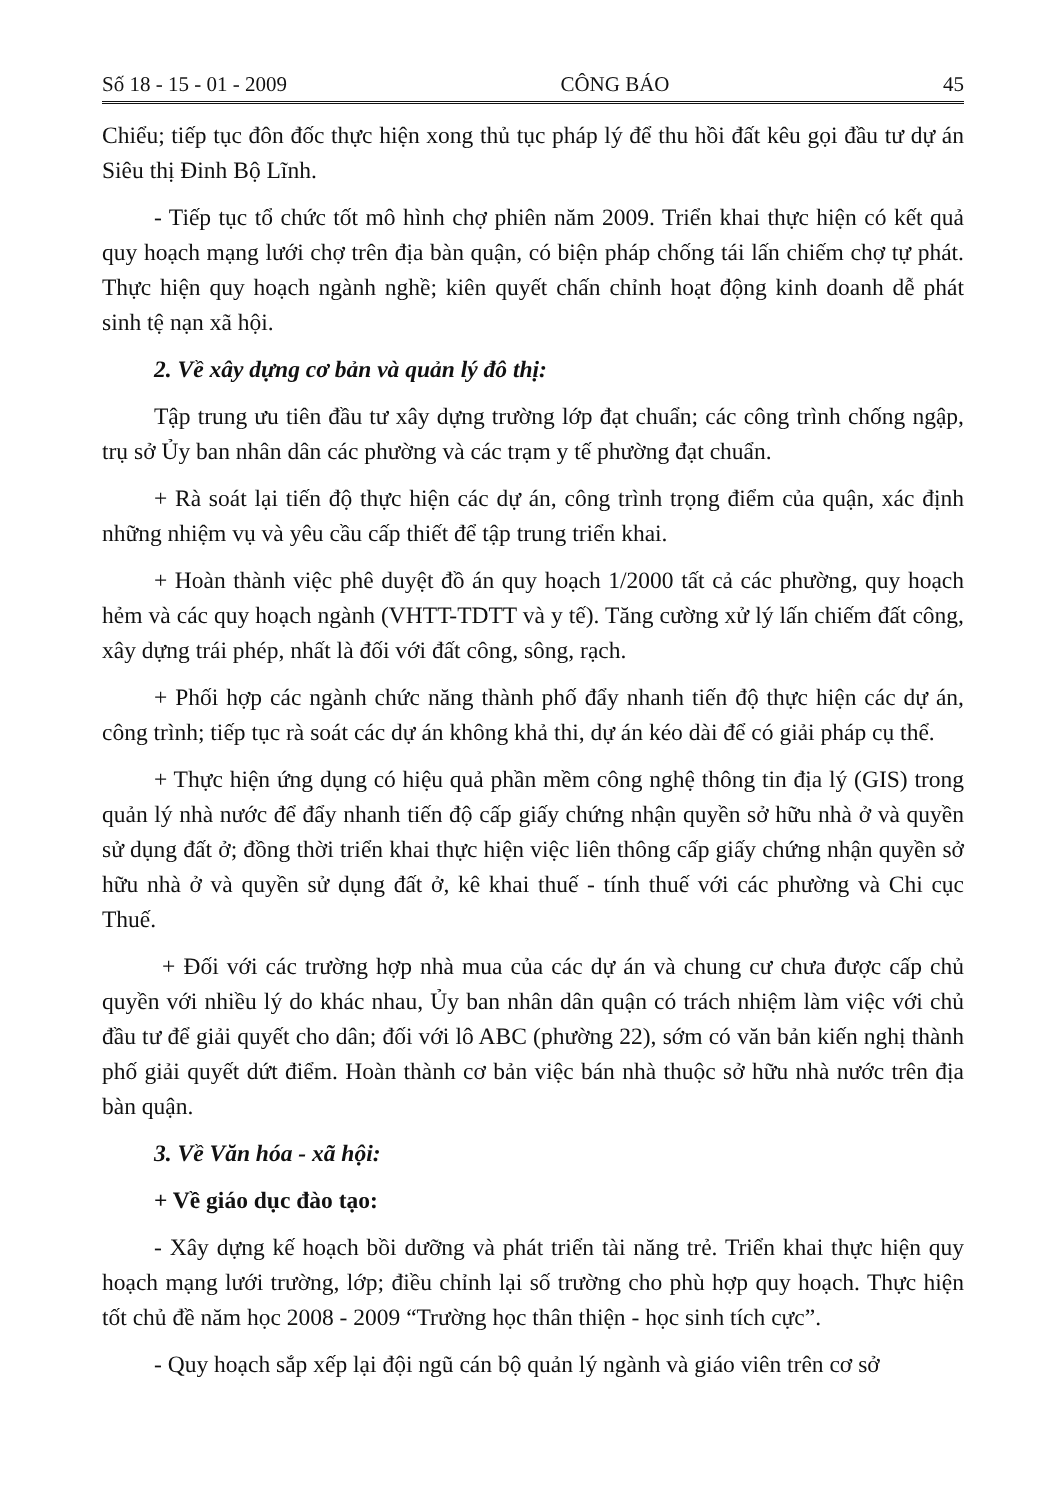Số 18 - 15 - 01 - 2009 CÔNG BÁO 45
Chiểu; tiếp tục đôn đốc thực hiện xong thủ tục pháp lý để thu hồi đất kêu gọi đầu tư dự án Siêu thị Đinh Bộ Lĩnh.
- Tiếp tục tổ chức tốt mô hình chợ phiên năm 2009. Triển khai thực hiện có kết quả quy hoạch mạng lưới chợ trên địa bàn quận, có biện pháp chống tái lấn chiếm chợ tự phát. Thực hiện quy hoạch ngành nghề; kiên quyết chấn chỉnh hoạt động kinh doanh dễ phát sinh tệ nạn xã hội.
2. Về xây dựng cơ bản và quản lý đô thị:
Tập trung ưu tiên đầu tư xây dựng trường lớp đạt chuẩn; các công trình chống ngập, trụ sở Ủy ban nhân dân các phường và các trạm y tế phường đạt chuẩn.
+ Rà soát lại tiến độ thực hiện các dự án, công trình trọng điểm của quận, xác định những nhiệm vụ và yêu cầu cấp thiết để tập trung triển khai.
+ Hoàn thành việc phê duyệt đồ án quy hoạch 1/2000 tất cả các phường, quy hoạch hẻm và các quy hoạch ngành (VHTT-TDTT và y tế). Tăng cường xử lý lấn chiếm đất công, xây dựng trái phép, nhất là đối với đất công, sông, rạch.
+ Phối hợp các ngành chức năng thành phố đẩy nhanh tiến độ thực hiện các dự án, công trình; tiếp tục rà soát các dự án không khả thi, dự án kéo dài để có giải pháp cụ thể.
+ Thực hiện ứng dụng có hiệu quả phần mềm công nghệ thông tin địa lý (GIS) trong quản lý nhà nước để đẩy nhanh tiến độ cấp giấy chứng nhận quyền sở hữu nhà ở và quyền sử dụng đất ở; đồng thời triển khai thực hiện việc liên thông cấp giấy chứng nhận quyền sở hữu nhà ở và quyền sử dụng đất ở, kê khai thuế - tính thuế với các phường và Chi cục Thuế.
+ Đối với các trường hợp nhà mua của các dự án và chung cư chưa được cấp chủ quyền với nhiều lý do khác nhau, Ủy ban nhân dân quận có trách nhiệm làm việc với chủ đầu tư để giải quyết cho dân; đối với lô ABC (phường 22), sớm có văn bản kiến nghị thành phố giải quyết dứt điểm. Hoàn thành cơ bản việc bán nhà thuộc sở hữu nhà nước trên địa bàn quận.
3. Về Văn hóa - xã hội:
+ Về giáo dục đào tạo:
- Xây dựng kế hoạch bồi dưỡng và phát triển tài năng trẻ. Triển khai thực hiện quy hoạch mạng lưới trường, lớp; điều chỉnh lại số trường cho phù hợp quy hoạch. Thực hiện tốt chủ đề năm học 2008 - 2009 “Trường học thân thiện - học sinh tích cực”.
- Quy hoạch sắp xếp lại đội ngũ cán bộ quản lý ngành và giáo viên trên cơ sở